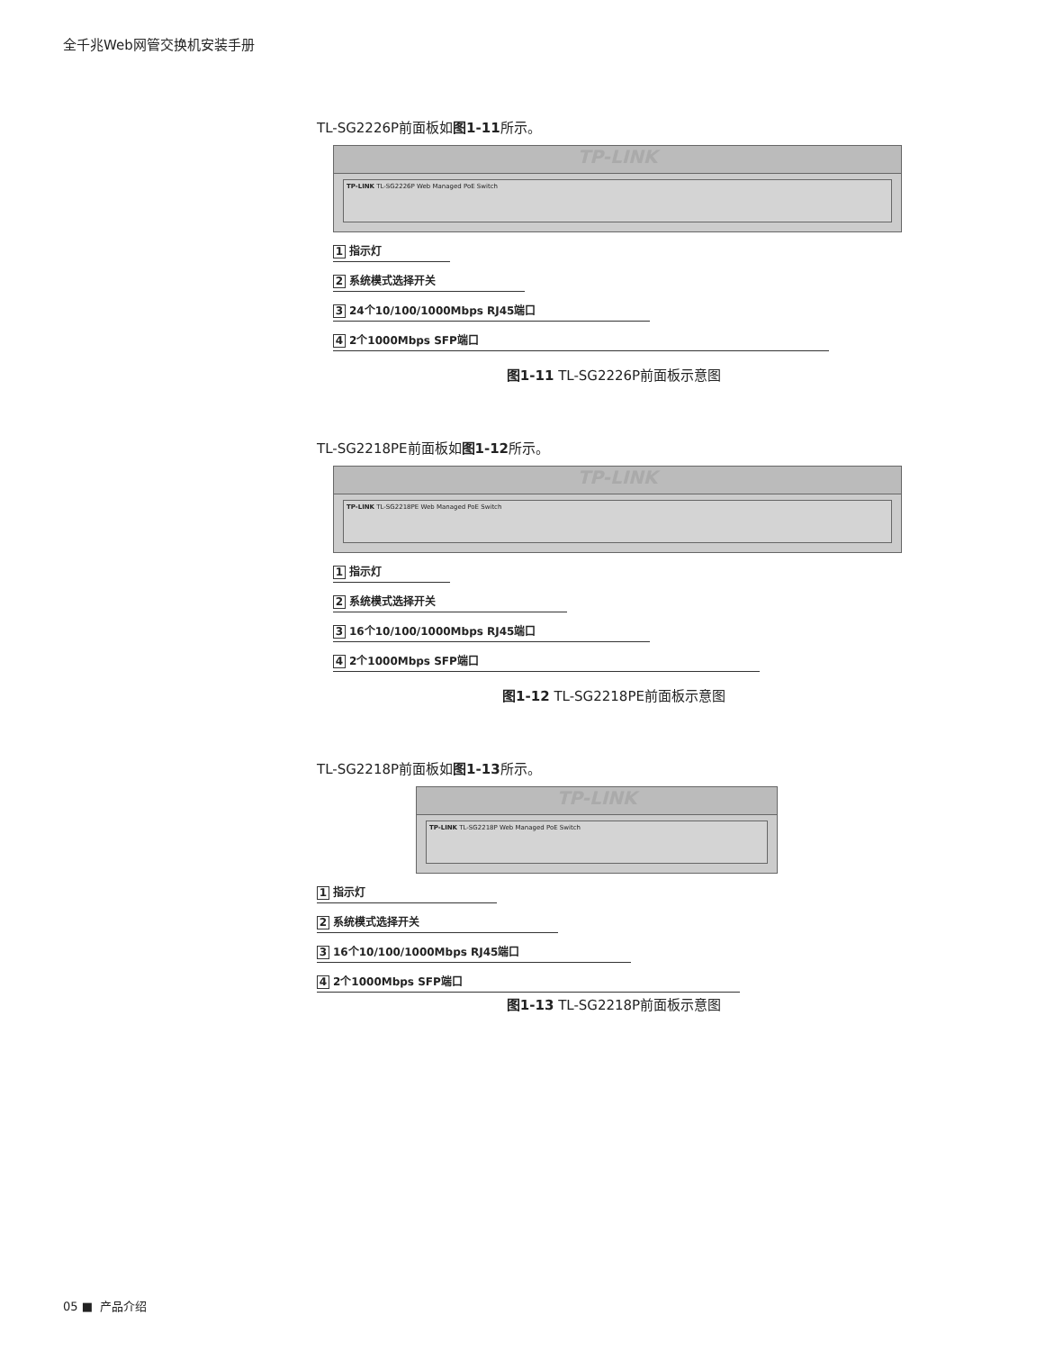全千兆Web网管交换机安装手册
TL-SG2226P前面板如图1-11所示。
TP-LINK
TP-LINK TL-SG2226P Web Managed PoE Switch
1 指示灯
2 系统模式选择开关
3 24个10/100/1000Mbps RJ45端口
4 2个1000Mbps SFP端口
图1-11 TL-SG2226P前面板示意图
TL-SG2218PE前面板如图1-12所示。
TP-LINK
TP-LINK TL-SG2218PE Web Managed PoE Switch
1 指示灯
2 系统模式选择开关
3 16个10/100/1000Mbps RJ45端口
4 2个1000Mbps SFP端口
图1-12 TL-SG2218PE前面板示意图
TL-SG2218P前面板如图1-13所示。
TP-LINK
TP-LINK TL-SG2218P Web Managed PoE Switch
1 指示灯
2 系统模式选择开关
3 16个10/100/1000Mbps RJ45端口
4 2个1000Mbps SFP端口
图1-13 TL-SG2218P前面板示意图
05 ■ 产品介绍